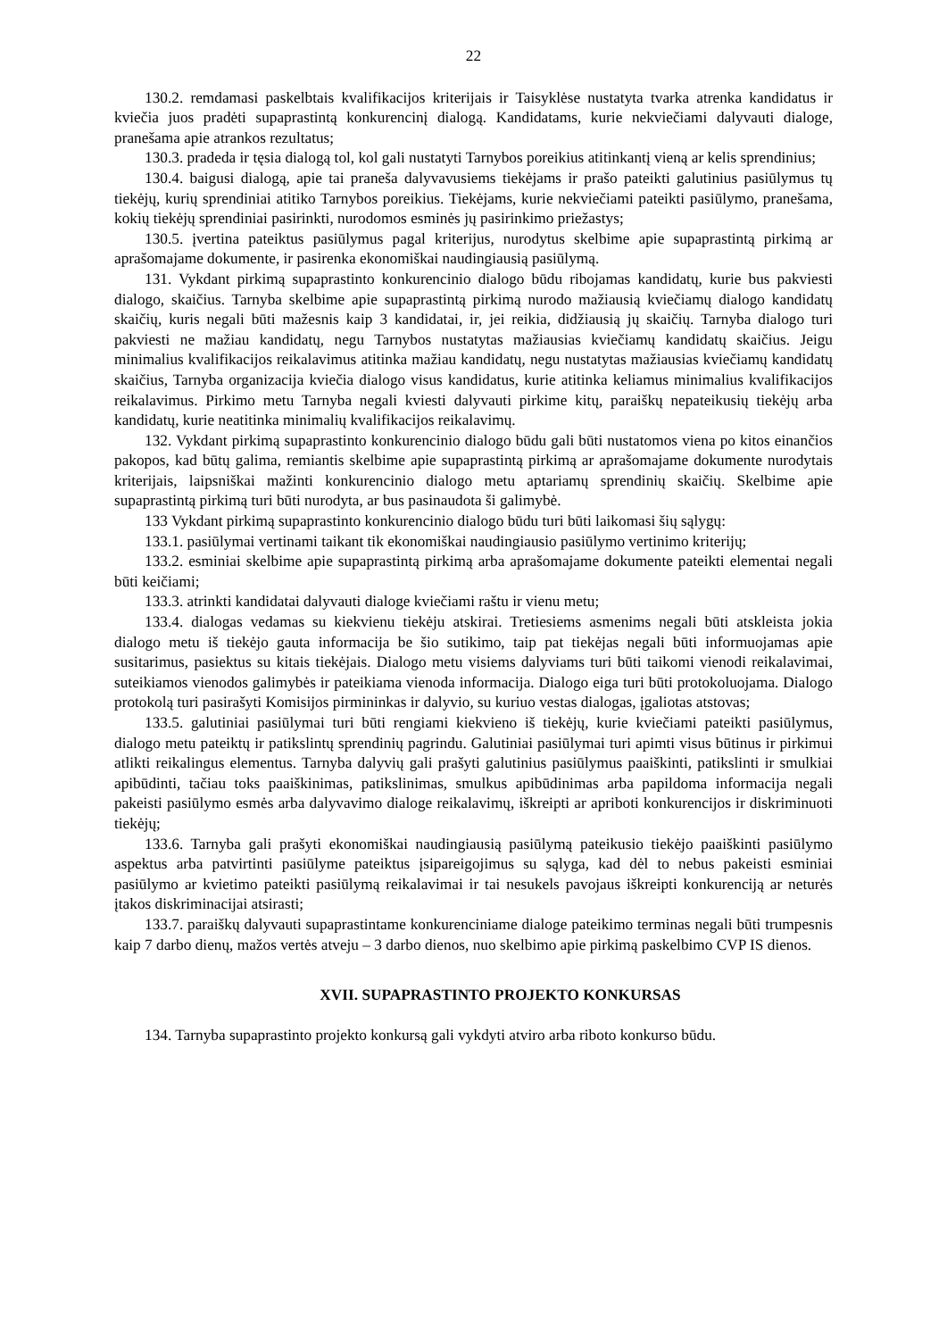22
130.2. remdamasi paskelbtais kvalifikacijos kriterijais ir Taisyklėse nustatyta tvarka atrenka kandidatus ir kviečia juos pradėti supaprastintą konkurencinį dialogą. Kandidatams, kurie nekviečiami dalyvauti dialoge, pranešama apie atrankos rezultatus;
130.3. pradeda ir tęsia dialogą tol, kol gali nustatyti Tarnybos poreikius atitinkantį vieną ar kelis sprendinius;
130.4. baigusi dialogą, apie tai praneša dalyvavusiems tiekėjams ir prašo pateikti galutinius pasiūlymus tų tiekėjų, kurių sprendiniai atitiko Tarnybos poreikius. Tiekėjams, kurie nekviečiami pateikti pasiūlymo, pranešama, kokių tiekėjų sprendiniai pasirinkti, nurodomos esminės jų pasirinkimo priežastys;
130.5. įvertina pateiktus pasiūlymus pagal kriterijus, nurodytus skelbime apie supaprastintą pirkimą ar aprašomajame dokumente, ir pasirenka ekonomiškai naudingiausią pasiūlymą.
131. Vykdant pirkimą supaprastinto konkurencinio dialogo būdu ribojamas kandidatų, kurie bus pakviesti dialogo, skaičius. Tarnyba skelbime apie supaprastintą pirkimą nurodo mažiausią kviečiamų dialogo kandidatų skaičių, kuris negali būti mažesnis kaip 3 kandidatai, ir, jei reikia, didžiausią jų skaičių. Tarnyba dialogo turi pakviesti ne mažiau kandidatų, negu Tarnybos nustatytas mažiausias kviečiamų kandidatų skaičius. Jeigu minimalius kvalifikacijos reikalavimus atitinka mažiau kandidatų, negu nustatytas mažiausias kviečiamų kandidatų skaičius, Tarnyba organizacija kviečia dialogo visus kandidatus, kurie atitinka keliamus minimalius kvalifikacijos reikalavimus. Pirkimo metu Tarnyba negali kviesti dalyvauti pirkime kitų, paraiškų nepateikusių tiekėjų arba kandidatų, kurie neatitinka minimalių kvalifikacijos reikalavimų.
132. Vykdant pirkimą supaprastinto konkurencinio dialogo būdu gali būti nustatomos viena po kitos einančios pakopos, kad būtų galima, remiantis skelbime apie supaprastintą pirkimą ar aprašomajame dokumente nurodytais kriterijais, laipsniškai mažinti konkurencinio dialogo metu aptariamų sprendinių skaičių. Skelbime apie supaprastintą pirkimą turi būti nurodyta, ar bus pasinaudota ši galimybė.
133 Vykdant pirkimą supaprastinto konkurencinio dialogo būdu turi būti laikomasi šių sąlygų:
133.1. pasiūlymai vertinami taikant tik ekonomiškai naudingiausio pasiūlymo vertinimo kriterijų;
133.2. esminiai skelbime apie supaprastintą pirkimą arba aprašomajame dokumente pateikti elementai negali būti keičiami;
133.3. atrinkti kandidatai dalyvauti dialoge kviečiami raštu ir vienu metu;
133.4. dialogas vedamas su kiekvienu tiekėju atskirai. Tretiesiems asmenims negali būti atskleista jokia dialogo metu iš tiekėjo gauta informacija be šio sutikimo, taip pat tiekėjas negali būti informuojamas apie susitarimus, pasiektus su kitais tiekėjais. Dialogo metu visiems dalyviams turi būti taikomi vienodi reikalavimai, suteikiamos vienodos galimybės ir pateikiama vienoda informacija. Dialogo eiga turi būti protokoluojama. Dialogo protokolą turi pasirašyti Komisijos pirmininkas ir dalyvio, su kuriuo vestas dialogas, įgaliotas atstovas;
133.5. galutiniai pasiūlymai turi būti rengiami kiekvieno iš tiekėjų, kurie kviečiami pateikti pasiūlymus, dialogo metu pateiktų ir patikslintų sprendinių pagrindu. Galutiniai pasiūlymai turi apimti visus būtinus ir pirkimui atlikti reikalingus elementus. Tarnyba dalyvių gali prašyti galutinius pasiūlymus paaiškinti, patikslinti ir smulkiai apibūdinti, tačiau toks paaiškinimas, patikslinimas, smulkus apibūdinimas arba papildoma informacija negali pakeisti pasiūlymo esmės arba dalyvavimo dialoge reikalavimų, iškreipti ar apriboti konkurencijos ir diskriminuoti tiekėjų;
133.6. Tarnyba gali prašyti ekonomiškai naudingiausią pasiūlymą pateikusio tiekėjo paaiškinti pasiūlymo aspektus arba patvirtinti pasiūlyme pateiktus įsipareigojimus su sąlyga, kad dėl to nebus pakeisti esminiai pasiūlymo ar kvietimo pateikti pasiūlymą reikalavimai ir tai nesukels pavojaus iškreipti konkurenciją ar neturės įtakos diskriminacijai atsirasti;
133.7. paraiškų dalyvauti supaprastintame konkurenciniame dialoge pateikimo terminas negali būti trumpesnis kaip 7 darbo dienų, mažos vertės atveju – 3 darbo dienos, nuo skelbimo apie pirkimą paskelbimo CVP IS dienos.
XVII. SUPAPRASTINTO PROJEKTO KONKURSAS
134. Tarnyba supaprastinto projekto konkursą gali vykdyti atviro arba riboto konkurso būdu.